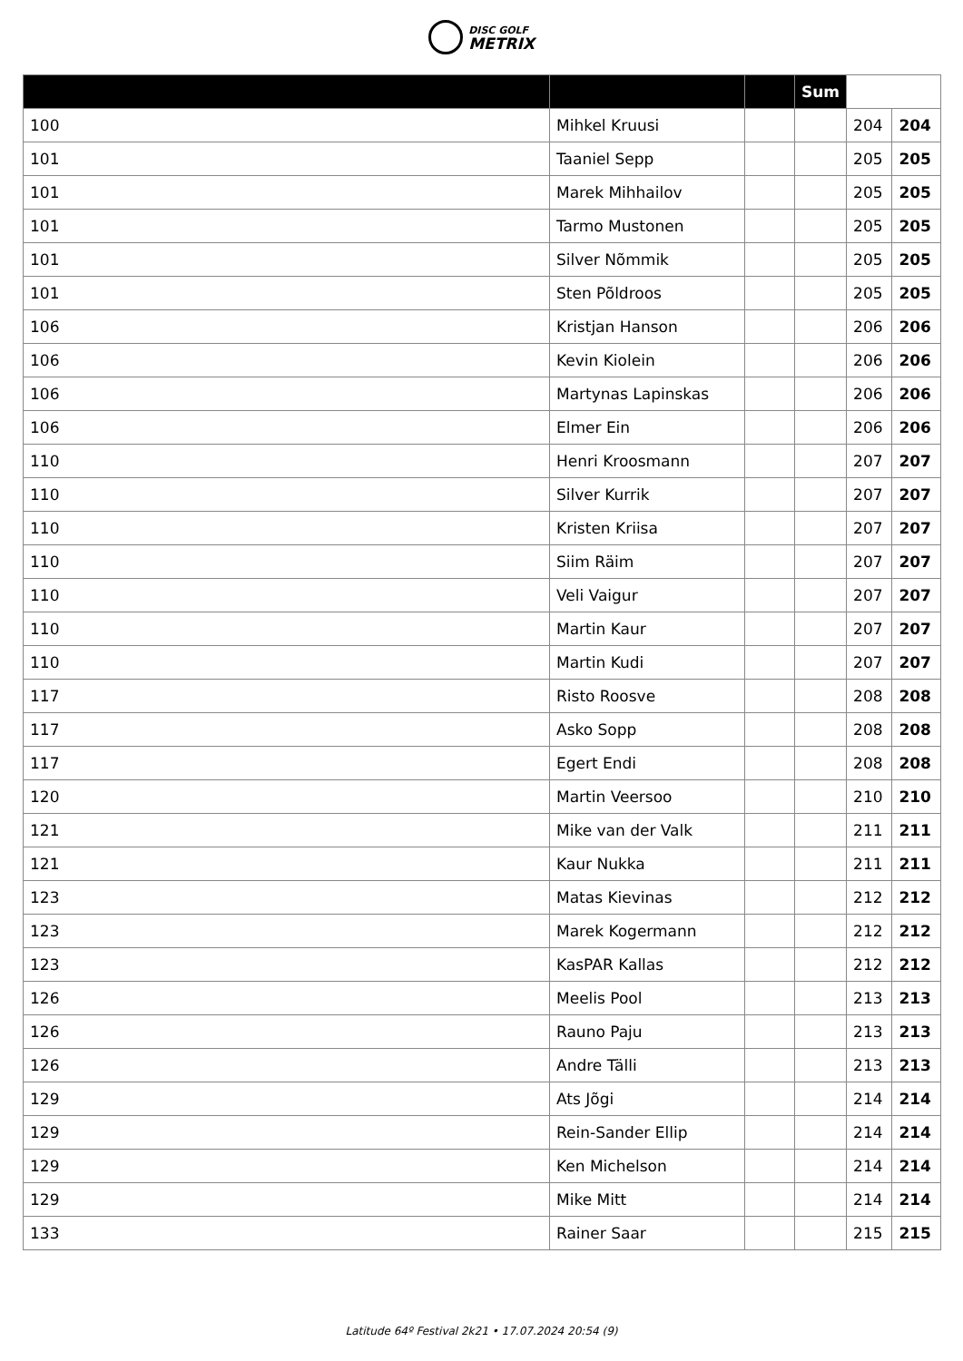DISC GOLF
METRIX
| | | | Sum | | |
| 100 | Mihkel Kruusi | | | 204 | 204 |
| 101 | Taaniel Sepp | | | 205 | 205 |
| 101 | Marek Mihhailov | | | 205 | 205 |
| 101 | Tarmo Mustonen | | | 205 | 205 |
| 101 | Silver Nõmmik | | | 205 | 205 |
| 101 | Sten Põldroos | | | 205 | 205 |
| 106 | Kristjan Hanson | | | 206 | 206 |
| 106 | Kevin Kiolein | | | 206 | 206 |
| 106 | Martynas Lapinskas | | | 206 | 206 |
| 106 | Elmer Ein | | | 206 | 206 |
| 110 | Henri Kroosmann | | | 207 | 207 |
| 110 | Silver Kurrik | | | 207 | 207 |
| 110 | Kristen Kriisa | | | 207 | 207 |
| 110 | Siim Räim | | | 207 | 207 |
| 110 | Veli Vaigur | | | 207 | 207 |
| 110 | Martin Kaur | | | 207 | 207 |
| 110 | Martin Kudi | | | 207 | 207 |
| 117 | Risto Roosve | | | 208 | 208 |
| 117 | Asko Sopp | | | 208 | 208 |
| 117 | Egert Endi | | | 208 | 208 |
| 120 | Martin Veersoo | | | 210 | 210 |
| 121 | Mike van der Valk | | | 211 | 211 |
| 121 | Kaur Nukka | | | 211 | 211 |
| 123 | Matas Kievinas | | | 212 | 212 |
| 123 | Marek Kogermann | | | 212 | 212 |
| 123 | KasPAR Kallas | | | 212 | 212 |
| 126 | Meelis Pool | | | 213 | 213 |
| 126 | Rauno Paju | | | 213 | 213 |
| 126 | Andre Tälli | | | 213 | 213 |
| 129 | Ats Jõgi | | | 214 | 214 |
| 129 | Rein-Sander Ellip | | | 214 | 214 |
| 129 | Ken Michelson | | | 214 | 214 |
| 129 | Mike Mitt | | | 214 | 214 |
| 133 | Rainer Saar | | | 215 | 215 |
Latitude 64º Festival 2k21 • 17.07.2024 20:54 (9)